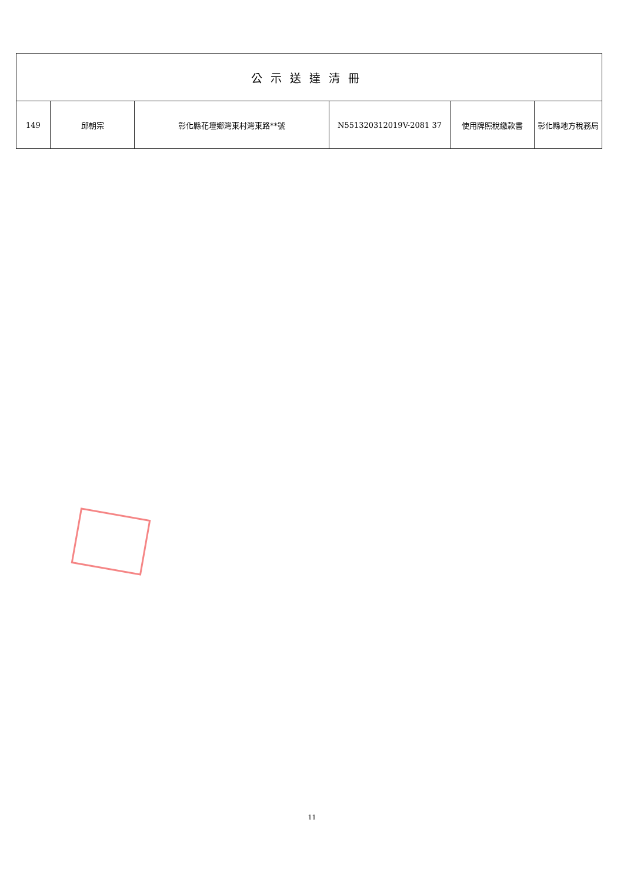| 公示送達清冊 | | | | | |
| --- | --- | --- | --- | --- | --- |
| 149 | 邱朝宗 | 彰化縣花壇鄉灣東村灣東路**號 | N551320312019V-2081 37 | 使用牌照稅繳款書 | 彰化縣地方稅務局 |
11